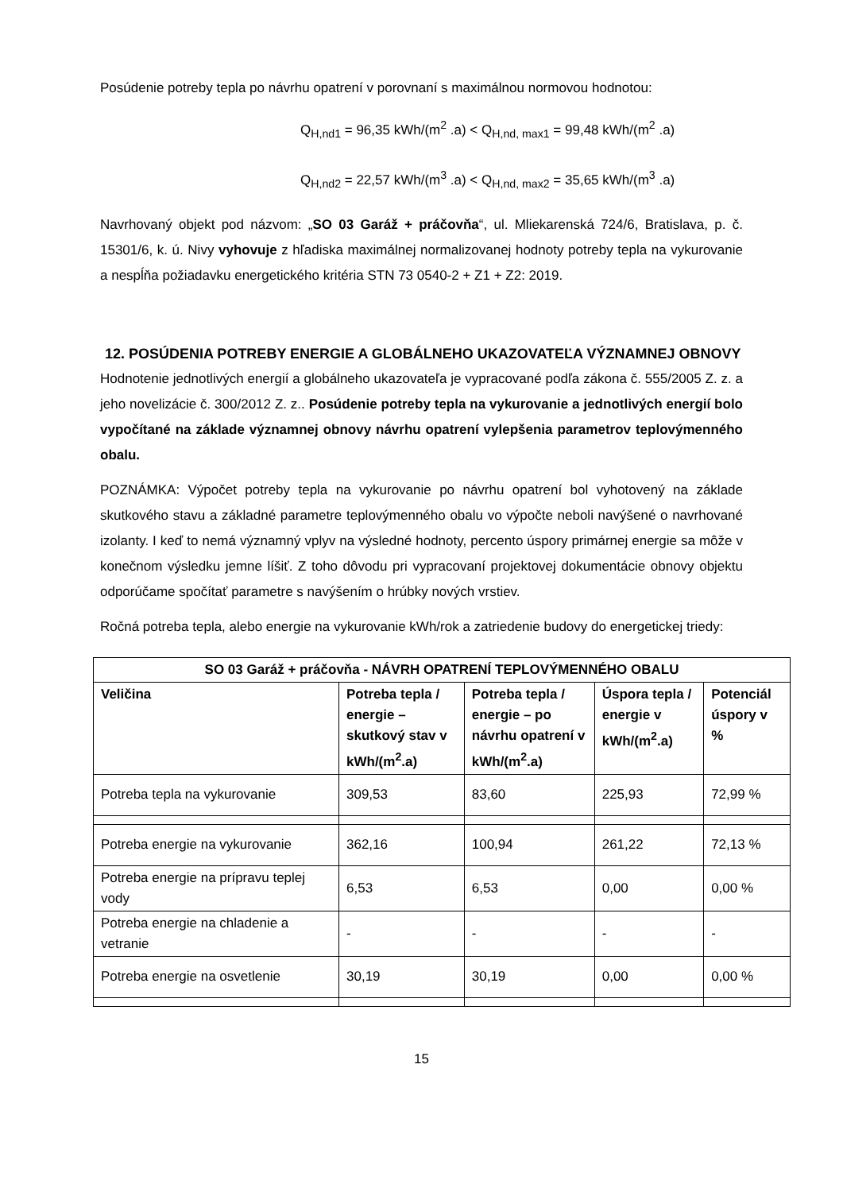Posúdenie potreby tepla po návrhu opatrení v porovnaní s maximálnou normovou hodnotou:
Q<sub>H,nd1</sub> = 96,35 kWh/(m<sup>2</sup> .a) < Q<sub>H,nd, max1</sub> = 99,48 kWh/(m<sup>2</sup> .a)
Q<sub>H,nd2</sub> = 22,57 kWh/(m<sup>3</sup> .a) < Q<sub>H,nd, max2</sub> = 35,65 kWh/(m<sup>3</sup> .a)
Navrhovaný objekt pod názvom: „SO 03 Garáž + práčovňa“, ul. Mliekarenská 724/6, Bratislava, p. č. 15301/6, k. ú. Nivy vyhovuje z hľadiska maximálnej normalizovanej hodnoty potreby tepla na vykurovanie a nespĺňa požiadavku energetického kritéria STN 73 0540-2 + Z1 + Z2: 2019.
12. POSÚDENIA POTREBY ENERGIE A GLOBÁLNEHO UKAZOVATEĽA VÝZNAMNEJ OBNOVY
Hodnotenie jednotlivých energií a globálneho ukazovateľa je vypracované podľa zákona č. 555/2005 Z. z. a jeho novelizácie č. 300/2012 Z. z.. Posúdenie potreby tepla na vykurovanie a jednotlivých energií bolo vypočítané na základe významnej obnovy návrhu opatrení vylepšenia parametrov teplovýmenného obalu.
POZNÁMKA: Výpočet potreby tepla na vykurovanie po návrhu opatrení bol vyhotovený na základe skutkového stavu a základné parametre teplovýmenného obalu vo výpočte neboli navýšené o navrhované izolanty. I keď to nemá významný vplyv na výsledné hodnoty, percento úspory primárnej energie sa môže v konečnom výsledku jemne líšiť. Z toho dôvodu pri vypracovaní projektovej dokumentácie obnovy objektu odporúčame spočítať parametre s navýšením o hrúbky nových vrstiev.
Ročná potreba tepla, alebo energie na vykurovanie kWh/rok a zatriedenie budovy do energetickej triedy:
| SO 03 Garáž + práčovňa - NÁVRH OPATRENÍ TEPLOVÝMENNÉHO OBALU | | | | |
| --- | --- | --- | --- | --- |
| Veličina | Potreba tepla / energie – skutkový stav v kWh/(m<sup>2</sup>.a) | Potreba tepla / energie – po návrhu opatrení v kWh/(m<sup>2</sup>.a) | Úspora tepla / energie v kWh/(m<sup>2</sup>.a) | Potenciál úspory v % |
| Potreba tepla na vykurovanie | 309,53 | 83,60 | 225,93 | 72,99 % |
| Potreba energie na vykurovanie | 362,16 | 100,94 | 261,22 | 72,13 % |
| Potreba energie na prípravu teplej vody | 6,53 | 6,53 | 0,00 | 0,00 % |
| Potreba energie na chladenie a vetranie | - | - | - | - |
| Potreba energie na osvetlenie | 30,19 | 30,19 | 0,00 | 0,00 % |
15